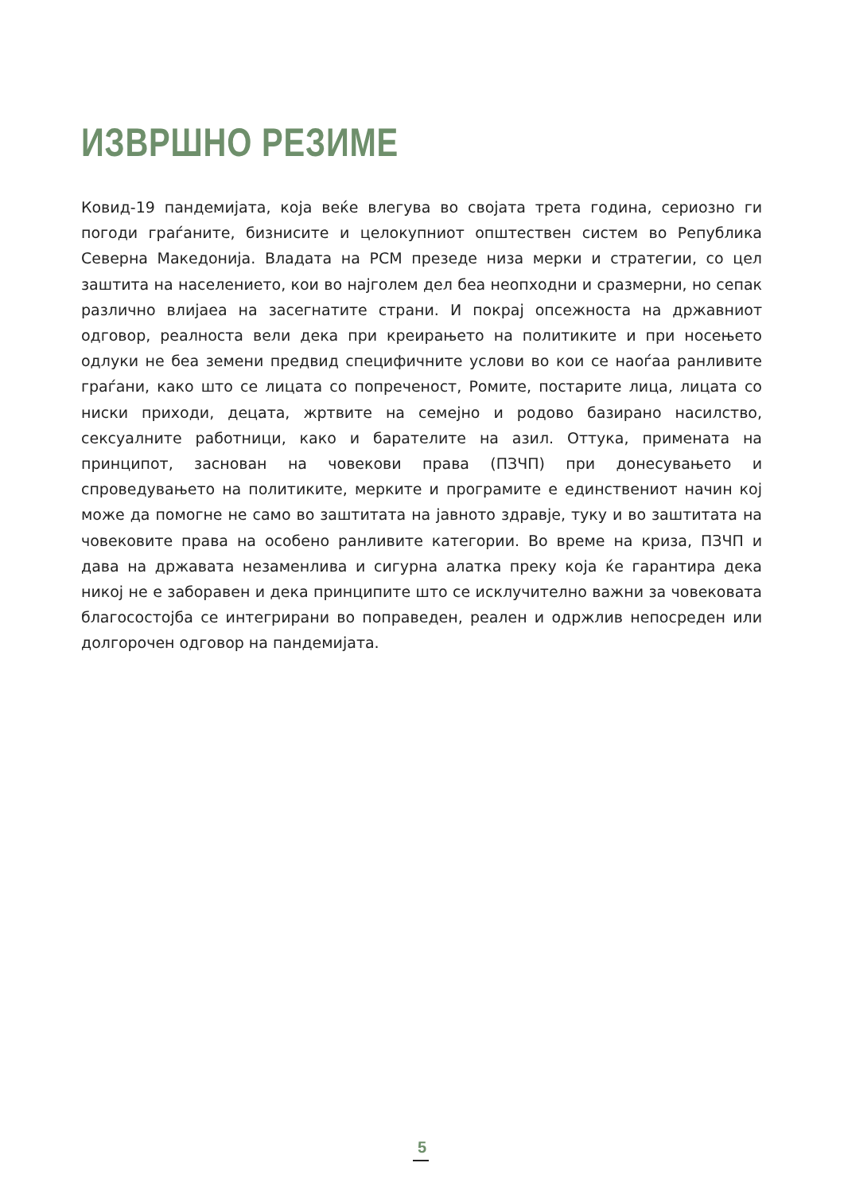ИЗВРШНО РЕЗИМЕ
Ковид-19 пандемијата, која веќе влегува во својата трета година, сериозно ги погоди граѓаните, бизнисите и целокупниот општествен систем во Република Северна Македонија. Владата на РСМ презеде низа мерки и стратегии, со цел заштита на населението, кои во најголем дел беа неопходни и сразмерни, но сепак различно влијаеа на засегнатите страни. И покрај опсежноста на државниот одговор, реалноста вели дека при креирањето на политиките и при носењето одлуки не беа земени предвид специфичните услови во кои се наоѓаа ранливите граѓани, како што се лицата со попреченост, Ромите, постарите лица, лицата со ниски приходи, децата, жртвите на семејно и родово базирано насилство, сексуалните работници, како и барателите на азил. Оттука, примената на принципот, заснован на човекови права (ПЗЧП) при донесувањето и спроведувањето на политиките, мерките и програмите е единствениот начин кој може да помогне не само во заштитата на јавното здравје, туку и во заштитата на човековите права на особено ранливите категории. Во време на криза, ПЗЧП и дава на државата незаменлива и сигурна алатка преку која ќе гарантира дека никој не е заборавен и дека принципите што се исклучително важни за човековата благосостојба се интегрирани во поправеден, реален и одржлив непосреден или долгорочен одговор на пандемијата.
5